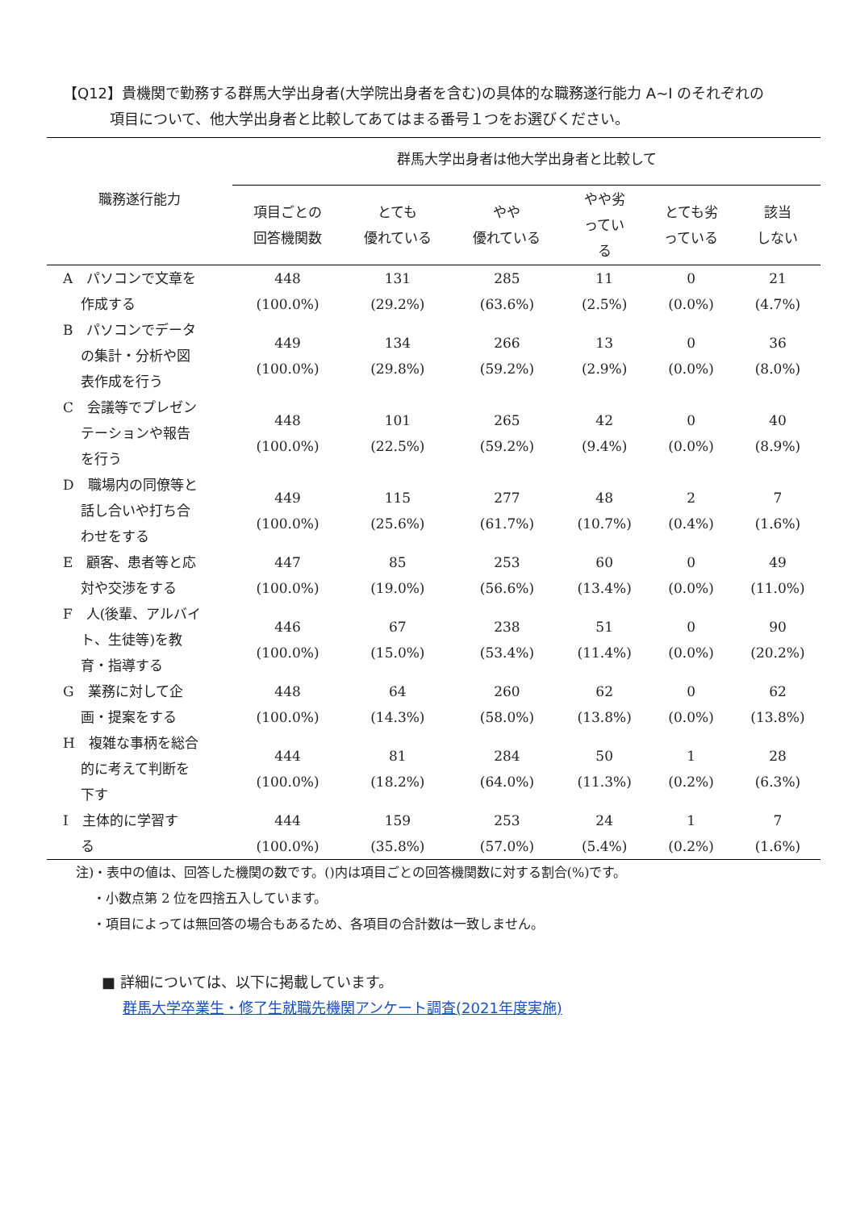【Q12】貴機関で勤務する群馬大学出身者(大学院出身者を含む)の具体的な職務遂行能力 A~I のそれぞれの
項目について、他大学出身者と比較してあてはまる番号１つをお選びください。
| 職務遂行能力 | 群馬大学出身者は他大学出身者と比較して | | | | | |
| --- | --- | --- | --- | --- | --- | --- |
| | 項目ごとの 回答機関数 | とても 優れている | やや 優れている | やや劣 ってい る | とても劣 っている | 該当 しない |
| A パソコンで文章を 作成する | 448 (100.0%) | 131 (29.2%) | 285 (63.6%) | 11 (2.5%) | 0 (0.0%) | 21 (4.7%) |
| B パソコンでデータ の集計・分析や図 表作成を行う | 449 (100.0%) | 134 (29.8%) | 266 (59.2%) | 13 (2.9%) | 0 (0.0%) | 36 (8.0%) |
| C 会議等でプレゼン テーションや報告 を行う | 448 (100.0%) | 101 (22.5%) | 265 (59.2%) | 42 (9.4%) | 0 (0.0%) | 40 (8.9%) |
| D 職場内の同僚等と 話し合いや打ち合 わせをする | 449 (100.0%) | 115 (25.6%) | 277 (61.7%) | 48 (10.7%) | 2 (0.4%) | 7 (1.6%) |
| E 顧客、患者等と応 対や交渉をする | 447 (100.0%) | 85 (19.0%) | 253 (56.6%) | 60 (13.4%) | 0 (0.0%) | 49 (11.0%) |
| F 人(後輩、アルバイ ト、生徒等)を教 育・指導する | 446 (100.0%) | 67 (15.0%) | 238 (53.4%) | 51 (11.4%) | 0 (0.0%) | 90 (20.2%) |
| G 業務に対して企 画・提案をする | 448 (100.0%) | 64 (14.3%) | 260 (58.0%) | 62 (13.8%) | 0 (0.0%) | 62 (13.8%) |
| H 複雑な事柄を総合 的に考えて判断を 下す | 444 (100.0%) | 81 (18.2%) | 284 (64.0%) | 50 (11.3%) | 1 (0.2%) | 28 (6.3%) |
| I 主体的に学習す る | 444 (100.0%) | 159 (35.8%) | 253 (57.0%) | 24 (5.4%) | 1 (0.2%) | 7 (1.6%) |
注)・表中の値は、回答した機関の数です。()内は項目ごとの回答機関数に対する割合(%)です。
　 ・小数点第 2 位を四捨五入しています。
　 ・項目によっては無回答の場合もあるため、各項目の合計数は一致しません。
■ 詳細については、以下に掲載しています。
群馬大学卒業生・修了生就職先機関アンケート調査(2021年度実施)